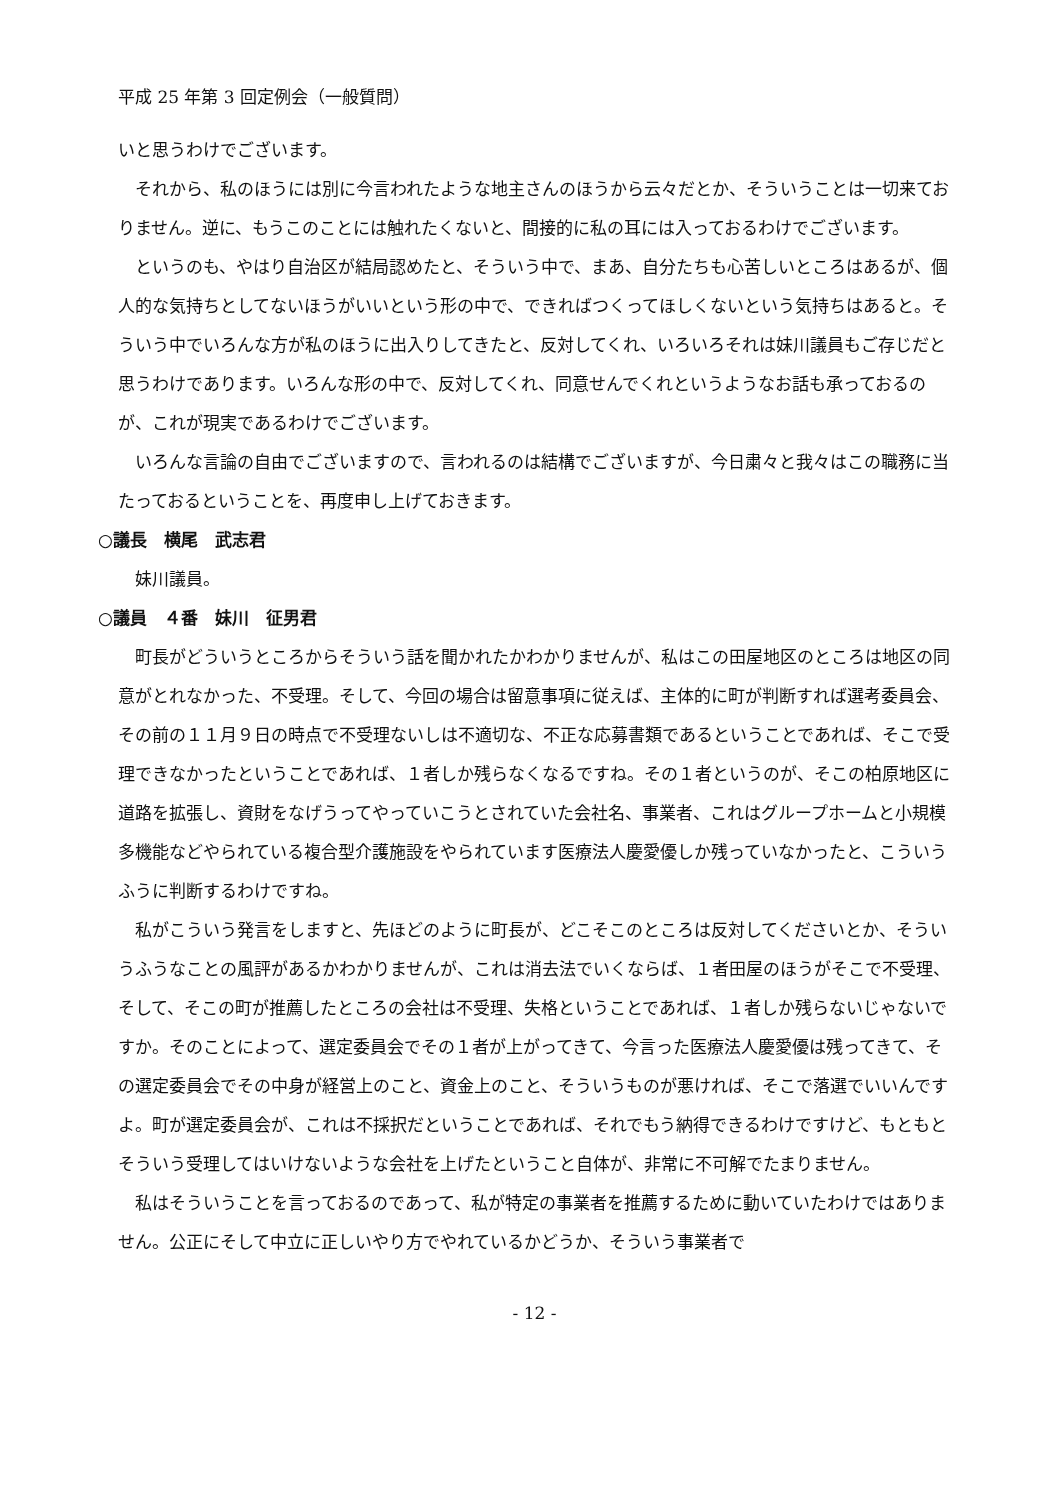平成 25 年第 3 回定例会（一般質問）
いと思うわけでございます。
それから、私のほうには別に今言われたような地主さんのほうから云々だとか、そういうことは一切来ておりません。逆に、もうこのことには触れたくないと、間接的に私の耳には入っておるわけでございます。
というのも、やはり自治区が結局認めたと、そういう中で、まあ、自分たちも心苦しいところはあるが、個人的な気持ちとしてないほうがいいという形の中で、できればつくってほしくないという気持ちはあると。そういう中でいろんな方が私のほうに出入りしてきたと、反対してくれ、いろいろそれは妹川議員もご存じだと思うわけであります。いろんな形の中で、反対してくれ、同意せんでくれというようなお話も承っておるのが、これが現実であるわけでございます。
いろんな言論の自由でございますので、言われるのは結構でございますが、今日粛々と我々はこの職務に当たっておるということを、再度申し上げておきます。
○議長　横尾　武志君
妹川議員。
○議員　４番　妹川　征男君
町長がどういうところからそういう話を聞かれたかわかりませんが、私はこの田屋地区のところは地区の同意がとれなかった、不受理。そして、今回の場合は留意事項に従えば、主体的に町が判断すれば選考委員会、その前の１１月９日の時点で不受理ないしは不適切な、不正な応募書類であるということであれば、そこで受理できなかったということであれば、１者しか残らなくなるですね。その１者というのが、そこの柏原地区に道路を拡張し、資財をなげうってやっていこうとされていた会社名、事業者、これはグループホームと小規模多機能などやられている複合型介護施設をやられています医療法人慶愛優しか残っていなかったと、こういうふうに判断するわけですね。
私がこういう発言をしますと、先ほどのように町長が、どこそこのところは反対してくださいとか、そういうふうなことの風評があるかわかりませんが、これは消去法でいくならば、１者田屋のほうがそこで不受理、そして、そこの町が推薦したところの会社は不受理、失格ということであれば、１者しか残らないじゃないですか。そのことによって、選定委員会でその１者が上がってきて、今言った医療法人慶愛優は残ってきて、その選定委員会でその中身が経営上のこと、資金上のこと、そういうものが悪ければ、そこで落選でいいんですよ。町が選定委員会が、これは不採択だということであれば、それでもう納得できるわけですけど、もともとそういう受理してはいけないような会社を上げたということ自体が、非常に不可解でたまりません。
私はそういうことを言っておるのであって、私が特定の事業者を推薦するために動いていたわけではありません。公正にそして中立に正しいやり方でやれているかどうか、そういう事業者で
- 12 -